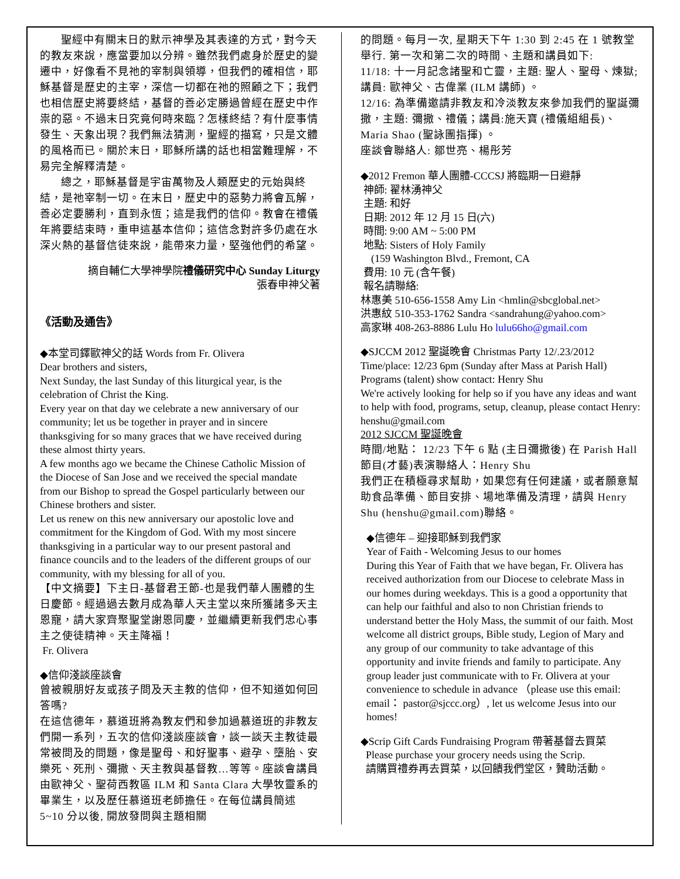聖經中有關末日的默示神學及其表達的方式，對今天的教友來說，應當要加以分辨。雖然我們處身於歷史的變遷中，好像看不見祂的宰制與領導，但我們的確相信，耶穌基督是歷史的主宰，深信一切都在祂的照顧之下；我們也相信歷史將要終結，基督的善必定勝過曾經在歷史中作祟的惡。不過末日究竟何時來臨？怎樣終結？有什麼事情發生、天象出現？我們無法猜測，聖經的描寫，只是文體的風格而已。關於末日，耶穌所講的話也相當難理解，不易完全解釋清楚。
總之，耶穌基督是宇宙萬物及人類歷史的元始與終結，是祂宰制一切。在末日，歷史中的惡勢力將會瓦解，善必定要勝利，直到永恆；這是我們的信仰。教會在禮儀年將要結束時，重申這基本信仰；這信念對許多仍處在水深火熱的基督信徒來說，能帶來力量，堅強他們的希望。
摘自輔仁大學神學院禮儀研究中心 Sunday Liturgy
張春申神父著
《活動及通告》
◆本堂司鐸歐神父的話 Words from Fr. Olivera
Dear brothers and sisters,
Next Sunday, the last Sunday of this liturgical year, is the celebration of Christ the King.
Every year on that day we celebrate a new anniversary of our community; let us be together in prayer and in sincere thanksgiving for so many graces that we have received during these almost thirty years.
A few months ago we became the Chinese Catholic Mission of the Diocese of San Jose and we received the special mandate from our Bishop to spread the Gospel particularly between our Chinese brothers and sister.
Let us renew on this new anniversary our apostolic love and commitment for the Kingdom of God. With my most sincere thanksgiving in a particular way to our present pastoral and finance councils and to the leaders of the different groups of our community, with my blessing for all of you.
【中文摘要】下主日-基督君王節-也是我們華人團體的生日慶節。經過過去數月成為華人天主堂以來所獲諸多天主恩寵，請大家齊聚聖堂謝恩同慶，並繼續更新我們忠心事主之使徒精神。天主降福！
Fr. Olivera
◆信仰淺談座談會
曾被親朋好友或孩子問及天主教的信仰，但不知道如何回答嗎?
在這信德年，慕道班將為教友們和參加過慕道班的非教友們開一系列，五次的信仰淺談座談會，談一談天主教徒最常被問及的問題，像是聖母、和好聖事、避孕、墮胎、安樂死、死刑、彌撒、天主教與基督教…等等。座談會講員由歐神父、聖荷西教區 ILM 和 Santa Clara 大學牧靈系的畢業生，以及歷任慕道班老師擔任。在每位講員簡述 5~10 分以後, 開放發問與主題相關
的問題。每月一次, 星期天下午 1:30 到 2:45 在 1 號教堂舉行. 第一次和第二次的時間、主題和講員如下:
11/18: 十一月記念諸聖和亡靈，主題: 聖人、聖母、煉獄; 講員: 歐神父、古偉業 (ILM 講師) 。
12/16: 為準備邀請非教友和冷淡教友來參加我們的聖誕彌撒，主題: 彌撒、禮儀；講員:施天寶 (禮儀組組長)、Maria Shao (聖詠團指揮) 。
座談會聯絡人: 鄒世亮、楊彤芳
◆2012 Fremon 華人團體-CCCSJ 將臨期一日避靜
神師: 翟林湧神父
主題: 和好
日期: 2012 年 12 月 15 日(六)
時間: 9:00 AM ~ 5:00 PM
地點: Sisters of Holy Family
(159 Washington Blvd., Fremont, CA
費用: 10 元 (含午餐)
報名請聯絡:
林惠美 510-656-1558 Amy Lin <hmlin@sbcglobal.net>
洪惠紋 510-353-1762 Sandra <sandrahung@yahoo.com>
高家琳 408-263-8886 Lulu Ho lulu66ho@gmail.com
◆SJCCM 2012 聖誕晚會 Christmas Party 12/.23/2012
Time/place: 12/23 6pm (Sunday after Mass at Parish Hall)
Programs (talent) show contact: Henry Shu
We're actively looking for help so if you have any ideas and want to help with food, programs, setup, cleanup, please contact Henry: henshu@gmail.com
2012 SJCCM 聖誕晚會
時間/地點： 12/23 下午 6 點 (主日彌撒後) 在 Parish Hall
節目(才藝)表演聯絡人：Henry Shu
我們正在積極尋求幫助，如果您有任何建議，或者願意幫助食品準備、節目安排、場地準備及清理，請與 Henry Shu (henshu@gmail.com)聯絡。
◆信德年 – 迎接耶穌到我們家
Year of Faith - Welcoming Jesus to our homes
During this Year of Faith that we have began, Fr. Olivera has received authorization from our Diocese to celebrate Mass in our homes during weekdays. This is a good a opportunity that can help our faithful and also to non Christian friends to understand better the Holy Mass, the summit of our faith. Most welcome all district groups, Bible study, Legion of Mary and any group of our community to take advantage of this opportunity and invite friends and family to participate. Any group leader just communicate with to Fr. Olivera at your convenience to schedule in advance （please use this email: email： pastor@sjccc.org）, let us welcome Jesus into our homes!
◆Scrip Gift Cards Fundraising Program 帶著基督去買菜
Please purchase your grocery needs using the Scrip.
請購買禮券再去買菜，以回饋我們堂区，贊助活動。